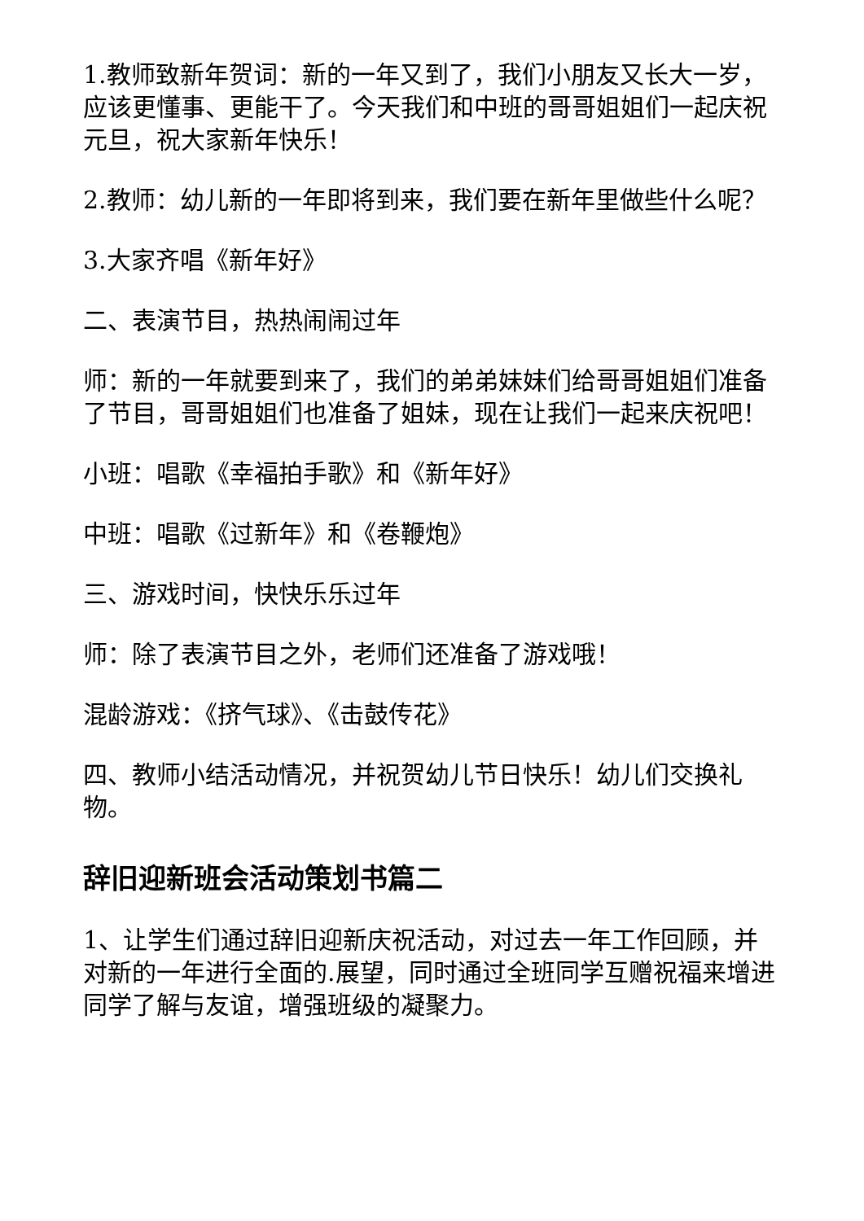1.教师致新年贺词：新的一年又到了，我们小朋友又长大一岁，应该更懂事、更能干了。今天我们和中班的哥哥姐姐们一起庆祝元旦，祝大家新年快乐！
2.教师：幼儿新的一年即将到来，我们要在新年里做些什么呢？
3.大家齐唱《新年好》
二、表演节目，热热闹闹过年
师：新的一年就要到来了，我们的弟弟妹妹们给哥哥姐姐们准备了节目，哥哥姐姐们也准备了姐妹，现在让我们一起来庆祝吧！
小班：唱歌《幸福拍手歌》和《新年好》
中班：唱歌《过新年》和《卷鞭炮》
三、游戏时间，快快乐乐过年
师：除了表演节目之外，老师们还准备了游戏哦！
混龄游戏：《挤气球》、《击鼓传花》
四、教师小结活动情况，并祝贺幼儿节日快乐！幼儿们交换礼物。
辞旧迎新班会活动策划书篇二
1、让学生们通过辞旧迎新庆祝活动，对过去一年工作回顾，并对新的一年进行全面的.展望，同时通过全班同学互赠祝福来增进同学了解与友谊，增强班级的凝聚力。